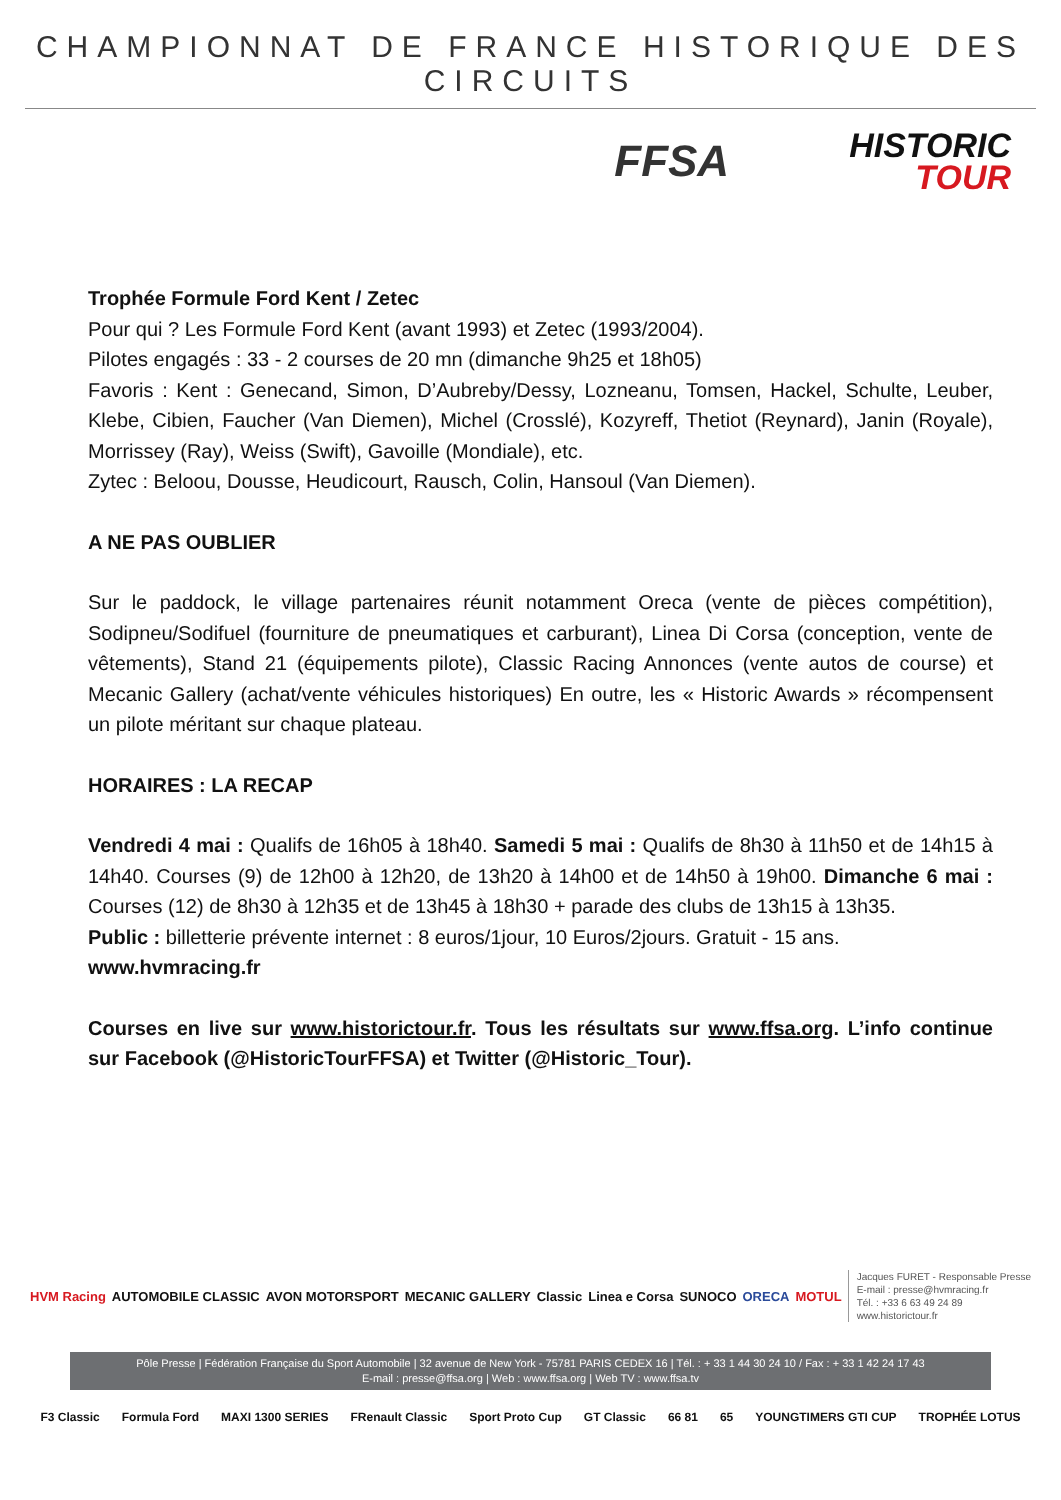CHAMPIONNAT DE FRANCE HISTORIQUE DES CIRCUITS
FFSA
HISTORIC
TOUR
Trophée Formule Ford Kent / Zetec
Pour qui ? Les Formule Ford Kent (avant 1993) et Zetec (1993/2004).
Pilotes engagés : 33 - 2 courses de 20 mn (dimanche 9h25 et 18h05)
Favoris : Kent : Genecand, Simon, D’Aubreby/Dessy, Lozneanu, Tomsen, Hackel, Schulte, Leuber, Klebe, Cibien, Faucher (Van Diemen), Michel (Crosslé), Kozyreff, Thetiot (Reynard), Janin (Royale), Morrissey (Ray), Weiss (Swift), Gavoille (Mondiale), etc.
Zytec : Beloou, Dousse, Heudicourt, Rausch, Colin, Hansoul (Van Diemen).
A NE PAS OUBLIER
Sur le paddock, le village partenaires réunit notamment Oreca (vente de pièces compétition), Sodipneu/Sodifuel (fourniture de pneumatiques et carburant), Linea Di Corsa (conception, vente de vêtements), Stand 21 (équipements pilote), Classic Racing Annonces (vente autos de course) et Mecanic Gallery (achat/vente véhicules historiques) En outre, les « Historic Awards » récompensent un pilote méritant sur chaque plateau.
HORAIRES : LA RECAP
Vendredi 4 mai : Qualifs de 16h05 à 18h40. Samedi 5 mai : Qualifs de 8h30 à 11h50 et de 14h15 à 14h40. Courses (9) de 12h00 à 12h20, de 13h20 à 14h00 et de 14h50 à 19h00. Dimanche 6 mai : Courses (12) de 8h30 à 12h35 et de 13h45 à 18h30 + parade des clubs de 13h15 à 13h35.
Public : billetterie prévente internet : 8 euros/1jour, 10 Euros/2jours. Gratuit - 15 ans.
www.hvmracing.fr
Courses en live sur www.historictour.fr. Tous les résultats sur www.ffsa.org. L’info continue sur Facebook (@HistoricTourFFSA) et Twitter (@Historic_Tour).
HVM Racing AUTOMOBILE CLASSIC AVON MOTORSPORT MECANIC GALLERY Classic Linea e Corsa SUNOCO ORECA MOTUL Jacques FURET - Responsable Presse
E-mail : presse@hvmracing.fr
Tél. : +33 6 63 49 24 89
www.historictour.fr
Pôle Presse | Fédération Française du Sport Automobile | 32 avenue de New York - 75781 PARIS CEDEX 16 | Tél. : + 33 1 44 30 24 10 / Fax : + 33 1 42 24 17 43
E-mail : presse@ffsa.org | Web : www.ffsa.org | Web TV : www.ffsa.tv
F3 Classic Formula Ford MAXI 1300 SERIES FRenault Classic Sport Proto Cup GT Classic 66 81 65 YOUNGTIMERS GTI CUP TROPHÉE LOTUS